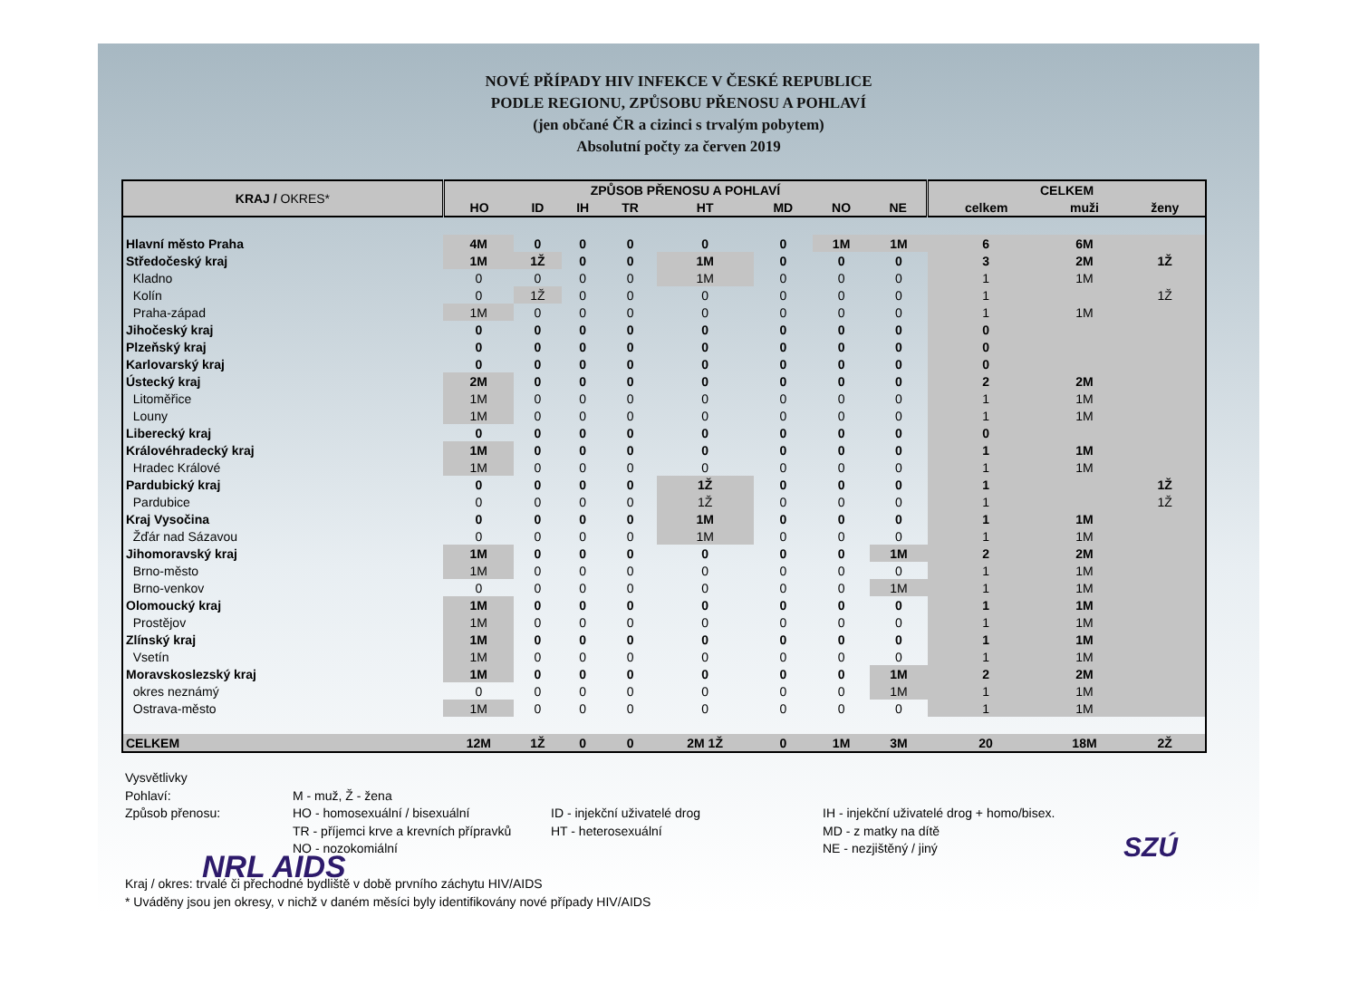NOVÉ PŘÍPADY HIV INFEKCE V ČESKÉ REPUBLICE
PODLE REGIONU, ZPŮSOBU PŘENOSU A POHLAVÍ
(jen občané ČR a cizinci s trvalým pobytem)
Absolutní počty za červen 2019
| KRAJ / OKRES* | ZPŮSOB PŘENOSU A POHLAVÍ | | | | | | | | CELKEM | | |
| --- | --- | --- | --- | --- | --- | --- | --- | --- | --- | --- | --- |
| | HO | ID | IH | TR | HT | MD | NO | NE | celkem | muži | ženy |
| Hlavní město Praha | 4M | 0 | 0 | 0 | 0 | 0 | 1M | 1M | 6 | 6M | |
| Středočeský kraj | 1M | 1Ž | 0 | 0 | 1M | 0 | 0 | 0 | 3 | 2M | 1Ž |
| Kladno | 0 | 0 | 0 | 0 | 1M | 0 | 0 | 0 | 1 | 1M | |
| Kolín | 0 | 1Ž | 0 | 0 | 0 | 0 | 0 | 0 | 1 | | 1Ž |
| Praha-západ | 1M | 0 | 0 | 0 | 0 | 0 | 0 | 0 | 1 | 1M | |
| Jihočeský kraj | 0 | 0 | 0 | 0 | 0 | 0 | 0 | 0 | 0 | | |
| Plzeňský kraj | 0 | 0 | 0 | 0 | 0 | 0 | 0 | 0 | 0 | | |
| Karlovarský kraj | 0 | 0 | 0 | 0 | 0 | 0 | 0 | 0 | 0 | | |
| Ústecký kraj | 2M | 0 | 0 | 0 | 0 | 0 | 0 | 0 | 2 | 2M | |
| Litoměřice | 1M | 0 | 0 | 0 | 0 | 0 | 0 | 0 | 1 | 1M | |
| Louny | 1M | 0 | 0 | 0 | 0 | 0 | 0 | 0 | 1 | 1M | |
| Liberecký kraj | 0 | 0 | 0 | 0 | 0 | 0 | 0 | 0 | 0 | | |
| Královéhradecký kraj | 1M | 0 | 0 | 0 | 0 | 0 | 0 | 0 | 1 | 1M | |
| Hradec Králové | 1M | 0 | 0 | 0 | 0 | 0 | 0 | 0 | 1 | 1M | |
| Pardubický kraj | 0 | 0 | 0 | 0 | 1Ž | 0 | 0 | 0 | 1 | | 1Ž |
| Pardubice | 0 | 0 | 0 | 0 | 1Ž | 0 | 0 | 0 | 1 | | 1Ž |
| Kraj Vysočina | 0 | 0 | 0 | 0 | 1M | 0 | 0 | 0 | 1 | 1M | |
| Žďár nad Sázavou | 0 | 0 | 0 | 0 | 1M | 0 | 0 | 0 | 1 | 1M | |
| Jihomoravský kraj | 1M | 0 | 0 | 0 | 0 | 0 | 0 | 1M | 2 | 2M | |
| Brno-město | 1M | 0 | 0 | 0 | 0 | 0 | 0 | 0 | 1 | 1M | |
| Brno-venkov | 0 | 0 | 0 | 0 | 0 | 0 | 0 | 1M | 1 | 1M | |
| Olomoucký kraj | 1M | 0 | 0 | 0 | 0 | 0 | 0 | 0 | 1 | 1M | |
| Prostějov | 1M | 0 | 0 | 0 | 0 | 0 | 0 | 0 | 1 | 1M | |
| Zlínský kraj | 1M | 0 | 0 | 0 | 0 | 0 | 0 | 0 | 1 | 1M | |
| Vsetín | 1M | 0 | 0 | 0 | 0 | 0 | 0 | 0 | 1 | 1M | |
| Moravskoslezský kraj | 1M | 0 | 0 | 0 | 0 | 0 | 0 | 1M | 2 | 2M | |
| okres neznámý | 0 | 0 | 0 | 0 | 0 | 0 | 0 | 1M | 1 | 1M | |
| Ostrava-město | 1M | 0 | 0 | 0 | 0 | 0 | 0 | 0 | 1 | 1M | |
| CELKEM | 12M | 1Ž | 0 | 0 | 2M 1Ž | 0 | 1M | 3M | 20 | 18M | 2Ž |
| Vysvětlivky | | | |
| Pohlaví: | M - muž, Ž - žena | | |
| Způsob přenosu: | HO - homosexuální / bisexuální | ID - injekční uživatelé drog | IH - injekční uživatelé drog + homo/bisex. |
| | TR - příjemci krve a krevních přípravků | HT - heterosexuální | MD - z matky na dítě |
| | NO - nozokomiální | | NE - nezjištěný / jiný |
NRL AIDS
Kraj / okres: trvalé či přechodné bydliště v době prvního záchytu HIV/AIDS
* Uváděny jsou jen okresy, v nichž v daném měsíci byly identifikovány nové případy HIV/AIDS
SZÚ